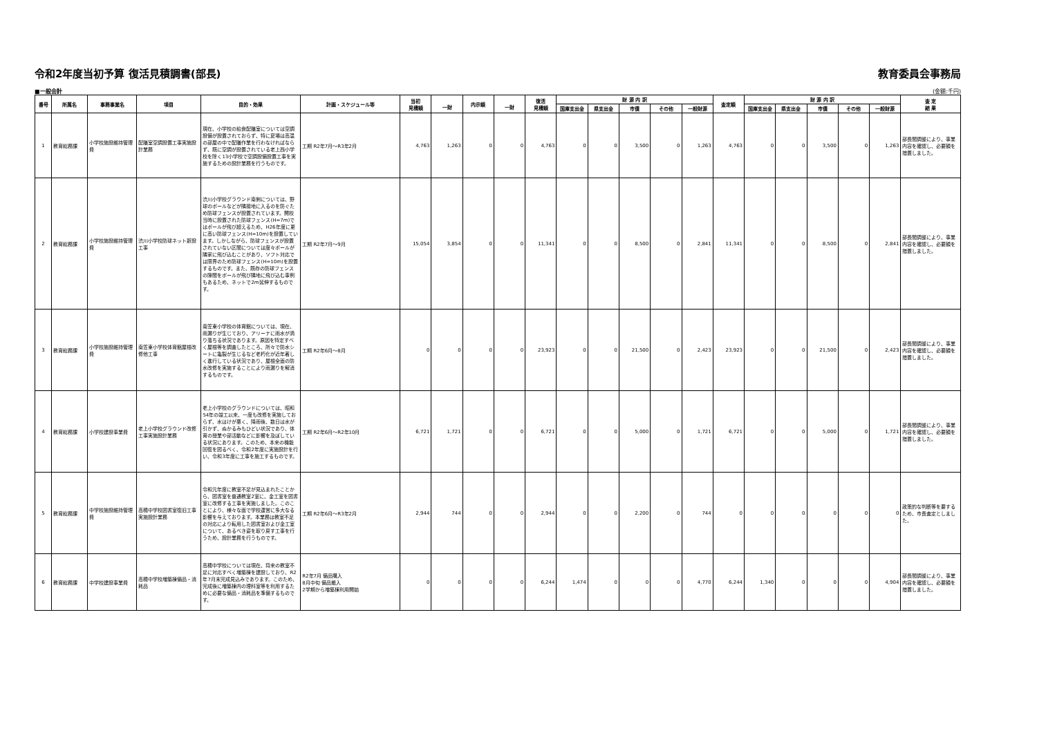令和2年度当初予算 復活見積調書(部長) 教育委員会事務局
■一般会計 (金額:千円)
| 番号 | 所属名 | 事務事業名 | 項目 | 目的・効果 | 計画・スケジュール等 | 当初 見積額 | 一財 | 内示額 | 一財 | 復活 見積額 | 財 源 内 訳 | | | | | 査定額 | 財 源 内 訳 | | | | | 査 定 結 果 |
| --- | --- | --- | --- | --- | --- | --- | --- | --- | --- | --- | --- | --- | --- | --- | --- | --- | --- | --- | --- | --- | --- | --- |
| | | | | | | | | | | | 国庫支出金 | 県支出金 | 市債 | その他 | 一般財源 | | 国庫支出金 | 県支出金 | 市債 | その他 | 一般財源 | |
| 1 | 教育総務課 | 小学校施設維持管理費 | 配膳室空調設置工事実施設計業務 | 現在、小学校の給食配膳室については空調設備が設置されておらず、特に夏場は高温の部屋の中で配膳作業を行わなければならず、既に空調が設置されている老上西小学校を除く13小学校で空調設備設置工事を実施するための設計業務を行うものです。 | 工期 R2年7月～R3年2月 | 4,763 | 1,263 | 0 | 0 | 4,763 | 0 | 0 | 3,500 | 0 | 1,263 | 4,763 | 0 | 0 | 3,500 | 0 | 1,263 | 部長間調整により、事業内容を確認し、必要額を措置しました。 |
| 2 | 教育総務課 | 小学校施設維持管理費 | 渋川小学校防球ネット新設工事 | 渋川小学校グラウンド南側については、野球のボールなどが隣接地に入るのを防ぐため防球フェンスが設置されています。開校当時に設置された防球フェンス(H=7m)ではボールが飛び超えるため、H26年度に更に高い防球フェンス(H=10m)を設置しています。しかしながら、防球フェンスが設置されていない区間については度々ボールが隣家に飛び込むことがあり、ソフト対応では限界のため防球フェンス(H=10m)を設置するものです。また、既存の防球フェンスの隙間をボールが飛び隣地に飛び込む事例もあるため、ネットで2m延伸するものです。 | 工期 R2年7月～9月 | 15,054 | 3,854 | 0 | 0 | 11,341 | 0 | 0 | 8,500 | 0 | 2,841 | 11,341 | 0 | 0 | 8,500 | 0 | 2,841 | 部長間調整により、事業内容を確認し、必要額を措置しました。 |
| 3 | 教育総務課 | 小学校施設維持管理費 | 南笠東小学校体育館屋根改修他工事 | 南笠東小学校の体育館については、現在、雨漏りが生じており、アリーナに雨水が滴り落ちる状況であります。原因を特定すべく屋根等を調査したところ、所々で防水シートに亀裂が生じるなど老朽化が近年著しく進行している状況であり、屋根全面の防水改修を実施することにより雨漏りを解消するものです。 | 工期 R2年6月～8月 | 0 | 0 | 0 | 0 | 23,923 | 0 | 0 | 21,500 | 0 | 2,423 | 23,923 | 0 | 0 | 21,500 | 0 | 2,423 | 部長間調整により、事業内容を確認し、必要額を措置しました。 |
| 4 | 教育総務課 | 小学校建設事業費 | 老上小学校グラウンド改修工事実施設計業務 | 老上小学校のグラウンドについては、昭和54年の竣工以来、一度も改修を実施しておらず、水はけが悪く、降雨後、数日は水が引かず、ぬかるみもひどい状況であり、体育の授業や部活動などに影響を及ぼしている状況にあります。このため、本来の機能回復を図るべく、令和2年度に実施設計を行い、令和3年度に工事を施工するものです。 | 工期 R2年6月～R2年10月 | 6,721 | 1,721 | 0 | 0 | 6,721 | 0 | 0 | 5,000 | 0 | 1,721 | 6,721 | 0 | 0 | 5,000 | 0 | 1,721 | 部長間調整により、事業内容を確認し、必要額を措置しました。 |
| 5 | 教育総務課 | 中学校施設維持管理費 | 高穂中学校図書室復旧工事実施設計業務 | 令和元年度に教室不足が見込まれたことから、図書室を普通教室2室に、金工室を図書室に改修する工事を実施しました。このことにより、様々な面で学校運営に多大なる影響を与えております。本業務は教室不足の対応により転用した図書室および金工室について、あるべき姿を取り戻す工事を行うため、設計業務を行うものです。 | 工期 R2年6月～R3年2月 | 2,944 | 744 | 0 | 0 | 2,944 | 0 | 0 | 2,200 | 0 | 744 | 0 | 0 | 0 | 0 | 0 | 0 | 政策的な判断等を要するため、市長査定としました。 |
| 6 | 教育総務課 | 中学校建設事業費 | 高穂中学校増築棟備品・消耗品 | 高穂中学校については現在、将来の教室不足に対応すべく増築棟を建設しており、R2年7月末完成見込みであります。このため、完成後に増築棟内の理科室等を利用するために必要な備品・消耗品を準備するものです。 | R2年7月 備品購入 8月中旬 備品搬入 2学期から増築棟利用開始 | 0 | 0 | 0 | 0 | 6,244 | 1,474 | 0 | 0 | 0 | 4,770 | 6,244 | 1,340 | 0 | 0 | 0 | 4,904 | 部長間調整により、事業内容を確認し、必要額を措置しました。 |